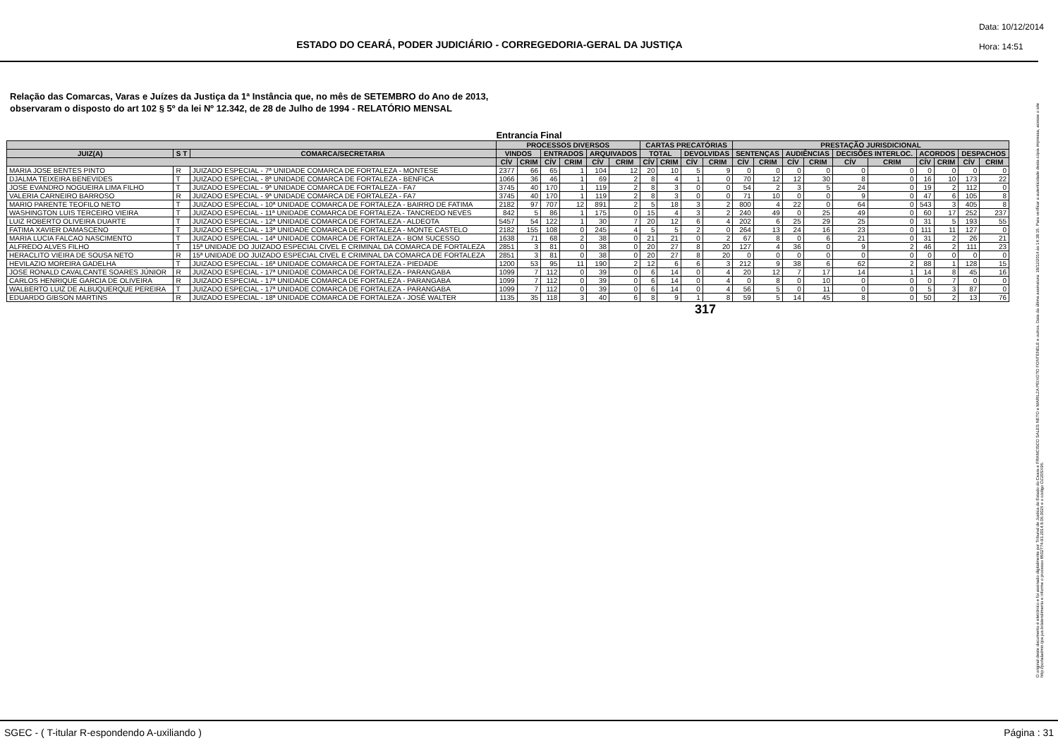ESTADO DO CEARÁ, PODER JUDICIÁRIO - CORREGEDORIA-GERAL DA JUSTIÇA
Data: 10/12/2014
Hora: 14:51
Relação das Comarcas, Varas e Juízes da Justiça da 1ª Instância que, no mês de SETEMBRO do Ano de 2013,
observaram o disposto do art 102 § 5º da lei Nº 12.342, de 28 de Julho de 1994 - RELATÓRIO MENSAL
Entrancia Final
| | | | PROCESSOS DIVERSOS | | | | | | CARTAS PRECATÓRIAS | | | | PRESTAÇÃO JURISDICIONAL | | | | | | | | | |
| --- | --- | --- | --- | --- | --- | --- | --- | --- | --- | --- | --- | --- | --- | --- | --- | --- | --- | --- | --- | --- | --- | --- |
| JUIZ(A) | S T | COMARCA/SECRETARIA | VINDOS | | ENTRADOS | | ARQUIVADOS | | TOTAL | | DEVOLVIDAS | | SENTENÇAS | | AUDIÊNCIAS | | DECISÕES INTERLOC. | | ACORDOS | | DESPACHOS | |
| | | | CÍV | CRIM | CÍV | CRIM | CÍV | CRIM | CÍV | CRIM | CÍV | CRIM | CÍV | CRIM | CÍV | CRIM | CÍV | CRIM | CÍV | CRIM | CÍV | CRIM |
| MARIA JOSE BENTES PINTO | R | JUIZADO ESPECIAL - 7ª UNIDADE COMARCA DE FORTALEZA - MONTESE | 2377 | 66 | 65 | 1 | 104 | 12 | 20 | 10 | 5 | 9 | 0 | 0 | 0 | 0 | 0 | 0 | 0 | 0 | 0 | 0 |
| DJALMA TEIXEIRA BENEVIDES | T | JUIZADO ESPECIAL - 8ª UNIDADE COMARCA DE FORTALEZA - BENFICA | 1066 | 36 | 46 | 1 | 69 | 2 | 8 | 4 | 1 | 0 | 70 | 12 | 12 | 30 | 8 | 0 | 16 | 10 | 173 | 22 |
| JOSE EVANDRO NOGUEIRA LIMA FILHO | T | JUIZADO ESPECIAL - 9ª UNIDADE COMARCA DE FORTALEZA - FA7 | 3745 | 40 | 170 | 1 | 119 | 2 | 8 | 3 | 0 | 0 | 54 | 2 | 3 | 5 | 24 | 0 | 19 | 2 | 112 | 0 |
| VALERIA CARNEIRO BARROSO | R | JUIZADO ESPECIAL - 9ª UNIDADE COMARCA DE FORTALEZA - FA7 | 3745 | 40 | 170 | 1 | 119 | 2 | 8 | 3 | 0 | 0 | 71 | 10 | 0 | 0 | 9 | 0 | 47 | 6 | 105 | 8 |
| MARIO PARENTE TEOFILO NETO | T | JUIZADO ESPECIAL - 10ª UNIDADE COMARCA DE FORTALEZA - BAIRRO DE FATIMA | 2182 | 97 | 707 | 12 | 891 | 2 | 5 | 18 | 3 | 2 | 800 | 4 | 22 | 0 | 64 | 0 | 543 | 3 | 405 | 8 |
| WASHINGTON LUIS TERCEIRO VIEIRA | T | JUIZADO ESPECIAL - 11ª UNIDADE COMARCA DE FORTALEZA - TANCREDO NEVES | 842 | 5 | 86 | 1 | 175 | 0 | 15 | 4 | 3 | 2 | 240 | 49 | 0 | 25 | 49 | 0 | 60 | 17 | 252 | 237 |
| LUIZ ROBERTO OLIVEIRA DUARTE | T | JUIZADO ESPECIAL - 12ª UNIDADE COMARCA DE FORTALEZA - ALDEOTA | 5457 | 54 | 122 | 1 | 30 | 7 | 20 | 12 | 6 | 4 | 202 | 6 | 25 | 29 | 25 | 0 | 31 | 5 | 193 | 55 |
| FATIMA XAVIER DAMASCENO | T | JUIZADO ESPECIAL - 13ª UNIDADE COMARCA DE FORTALEZA - MONTE CASTELO | 2182 | 155 | 108 | 0 | 245 | 4 | 5 | 5 | 2 | 0 | 264 | 13 | 24 | 16 | 23 | 0 | 111 | 11 | 127 | 0 |
| MARIA LUCIA FALCAO NASCIMENTO | T | JUIZADO ESPECIAL - 14ª UNIDADE COMARCA DE FORTALEZA - BOM SUCESSO | 1638 | 71 | 68 | 2 | 38 | 0 | 21 | 21 | 0 | 2 | 67 | 8 | 0 | 6 | 21 | 0 | 31 | 2 | 26 | 21 |
| ALFREDO ALVES FILHO | T | 15ª UNIDADE DO JUIZADO ESPECIAL CIVEL E CRIMINAL DA COMARCA DE FORTALEZA | 2851 | 3 | 81 | 0 | 38 | 0 | 20 | 27 | 8 | 20 | 127 | 4 | 36 | 0 | 9 | 2 | 46 | 2 | 111 | 23 |
| HERACLITO VIEIRA DE SOUSA NETO | R | 15ª UNIDADE DO JUIZADO ESPECIAL CIVEL E CRIMINAL DA COMARCA DE FORTALEZA | 2851 | 3 | 81 | 0 | 38 | 0 | 20 | 27 | 8 | 20 | 0 | 0 | 0 | 0 | 0 | 0 | 0 | 0 | 0 | 0 |
| HEVILAZIO MOREIRA GADELHA | T | JUIZADO ESPECIAL - 16ª UNIDADE COMARCA DE FORTALEZA - PIEDADE | 1200 | 53 | 95 | 11 | 190 | 2 | 12 | 6 | 6 | 3 | 212 | 9 | 38 | 6 | 62 | 2 | 88 | 1 | 128 | 15 |
| JOSE RONALD CAVALCANTE SOARES JÚNIOR | R | JUIZADO ESPECIAL - 17ª UNIDADE COMARCA DE FORTALEZA - PARANGABA | 1099 | 7 | 112 | 0 | 39 | 0 | 6 | 14 | 0 | 4 | 20 | 12 | 7 | 17 | 14 | 1 | 14 | 8 | 45 | 16 |
| CARLOS HENRIQUE GARCIA DE OLIVEIRA | R | JUIZADO ESPECIAL - 17ª UNIDADE COMARCA DE FORTALEZA - PARANGABA | 1099 | 7 | 112 | 0 | 39 | 0 | 6 | 14 | 0 | 4 | 0 | 8 | 0 | 10 | 0 | 0 | 0 | 7 | 0 | 0 |
| WALBERTO LUIZ DE ALBUQUERQUE PEREIRA | T | JUIZADO ESPECIAL - 17ª UNIDADE COMARCA DE FORTALEZA - PARANGABA | 1099 | 7 | 112 | 0 | 39 | 0 | 6 | 14 | 0 | 4 | 56 | 5 | 0 | 11 | 0 | 0 | 5 | 3 | 87 | 0 |
| EDUARDO GIBSON MARTINS | R | JUIZADO ESPECIAL - 18ª UNIDADE COMARCA DE FORTALEZA - JOSÉ WALTER | 1135 | 35 | 118 | 3 | 40 | 6 | 8 | 9 | 1 | 8 | 59 | 5 | 14 | 45 | 8 | 0 | 50 | 2 | 13 | 76 |
317
O original deste documento é eletrônico e foi assinado digitalmente por Tribunal de Justica do Estado do Ceara e FRANCISCO SALES NETO e MARILZA PEIXOTO FONTENELE e outros. Data da última assinatura: 18/12/2014 às 14:38:15. Para verificar a autenticidade desta cópia impressa, acesse o site http://portaladmin.tjce.jus.br/atendimento e informe o processo 8502774-93.2014.8.06.0026 e o código OZ20SX96.
SGEC - ( T-itular R-espondendo A-uxiliando ) Página : 31